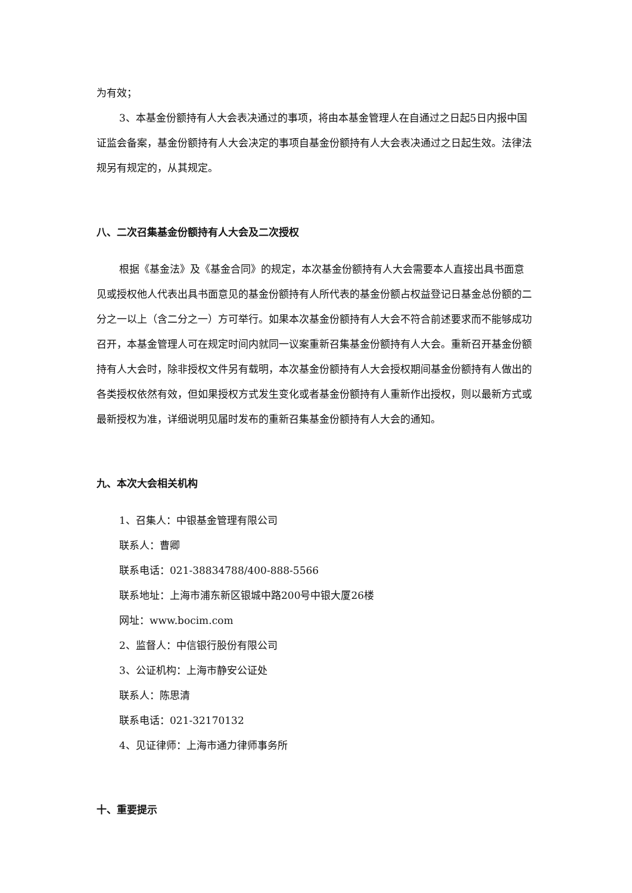为有效；
3、本基金份额持有人大会表决通过的事项，将由本基金管理人在自通过之日起5日内报中国证监会备案，基金份额持有人大会决定的事项自基金份额持有人大会表决通过之日起生效。法律法规另有规定的，从其规定。
八、二次召集基金份额持有人大会及二次授权
根据《基金法》及《基金合同》的规定，本次基金份额持有人大会需要本人直接出具书面意见或授权他人代表出具书面意见的基金份额持有人所代表的基金份额占权益登记日基金总份额的二分之一以上（含二分之一）方可举行。如果本次基金份额持有人大会不符合前述要求而不能够成功召开，本基金管理人可在规定时间内就同一议案重新召集基金份额持有人大会。重新召开基金份额持有人大会时，除非授权文件另有载明，本次基金份额持有人大会授权期间基金份额持有人做出的各类授权依然有效，但如果授权方式发生变化或者基金份额持有人重新作出授权，则以最新方式或最新授权为准，详细说明见届时发布的重新召集基金份额持有人大会的通知。
九、本次大会相关机构
1、召集人：中银基金管理有限公司
联系人：曹卿
联系电话：021-38834788/400-888-5566
联系地址：上海市浦东新区银城中路200号中银大厦26楼
网址：www.bocim.com
2、监督人：中信银行股份有限公司
3、公证机构：上海市静安公证处
联系人：陈思清
联系电话：021-32170132
4、见证律师：上海市通力律师事务所
十、重要提示